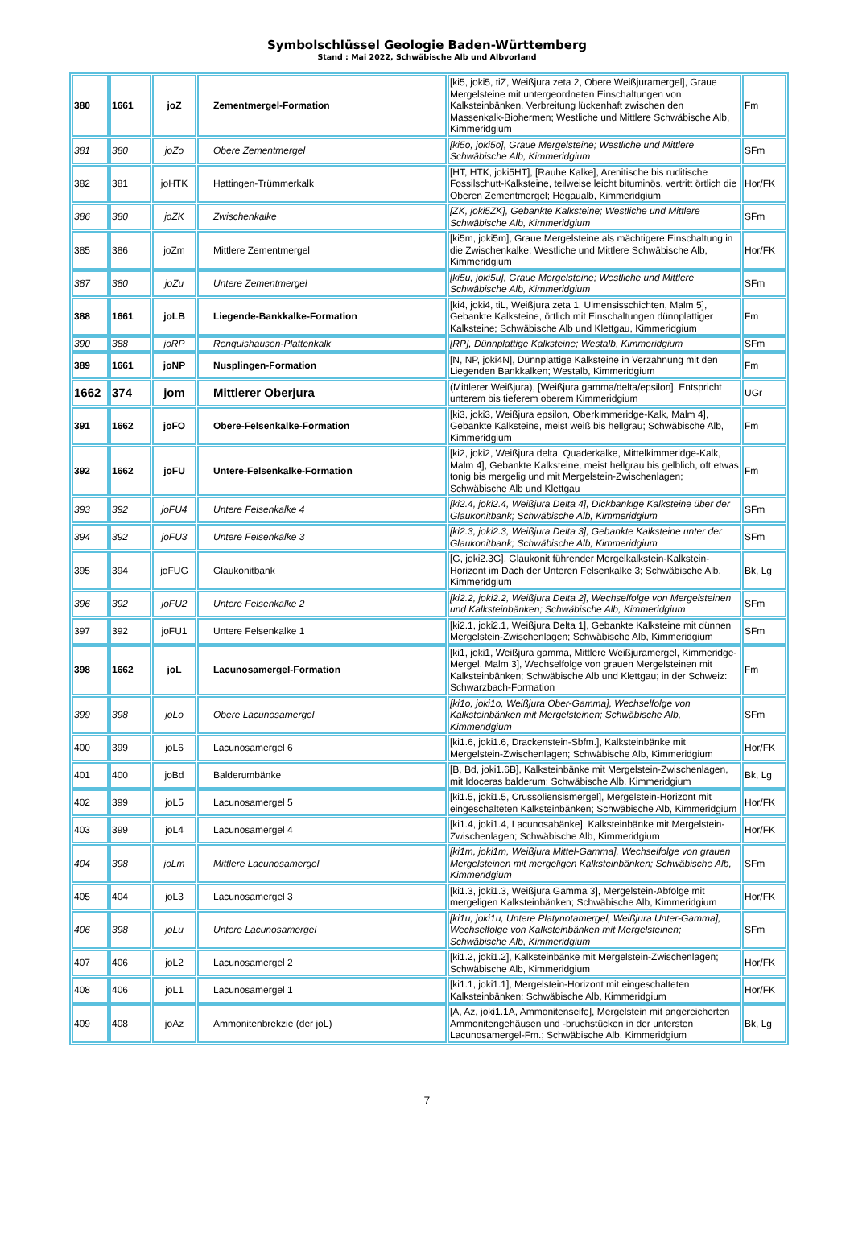Symbolschlüssel Geologie Baden-Württemberg
Stand : Mai 2022, Schwäbische Alb und Albvorland
| 380 | 1661 | joZ | Zementmergel-Formation | [ki5, joki5, tiZ, Weißjura zeta 2, Obere Weißjuramergel], Graue Mergelsteine mit untergeordneten Einschaltungen von Kalksteinbänken, Verbreitung lückenhaft zwischen den Massenkalk-Biohermen; Westliche und Mittlere Schwäbische Alb, Kimmeridgium | Fm |
| 381 | 380 | joZo | Obere Zementmergel | [ki5o, joki5o], Graue Mergelsteine; Westliche und Mittlere Schwäbische Alb, Kimmeridgium | SFm |
| 382 | 381 | joHTK | Hattingen-Trümmerkalk | [HT, HTK, joki5HT], [Rauhe Kalke], Arenitische bis ruditische Fossilschutt-Kalksteine, teilweise leicht bituminös, vertritt örtlich die Oberen Zementmergel; Hegaualb, Kimmeridgium | Hor/FK |
| 386 | 380 | joZK | Zwischenkalke | [ZK, joki5ZK], Gebankte Kalksteine; Westliche und Mittlere Schwäbische Alb, Kimmeridgium | SFm |
| 385 | 386 | joZm | Mittlere Zementmergel | [ki5m, joki5m], Graue Mergelsteine als mächtigere Einschaltung in die Zwischenkalke; Westliche und Mittlere Schwäbische Alb, Kimmeridgium | Hor/FK |
| 387 | 380 | joZu | Untere Zementmergel | [ki5u, joki5u], Graue Mergelsteine; Westliche und Mittlere Schwäbische Alb, Kimmeridgium | SFm |
| 388 | 1661 | joLB | Liegende-Bankkalke-Formation | [ki4, joki4, tiL, Weißjura zeta 1, Ulmensisschichten, Malm 5], Gebankte Kalksteine, örtlich mit Einschaltungen dünnplattiger Kalksteine; Schwäbische Alb und Klettgau, Kimmeridgium | Fm |
| 390 | 388 | joRP | Renquishausen-Plattenkalk | [RP], Dünnplattige Kalksteine; Westalb, Kimmeridgium | SFm |
| 389 | 1661 | joNP | Nusplingen-Formation | [N, NP, joki4N], Dünnplattige Kalksteine in Verzahnung mit den Liegenden Bankkalken; Westalb, Kimmeridgium | Fm |
| 1662 | 374 | jom | Mittlerer Oberjura | (Mittlerer Weißjura), [Weißjura gamma/delta/epsilon], Entspricht unterem bis tieferem oberem Kimmeridgium | UGr |
| 391 | 1662 | joFO | Obere-Felsenkalke-Formation | [ki3, joki3, Weißjura epsilon, Oberkimmeridge-Kalk, Malm 4], Gebankte Kalksteine, meist weiß bis hellgrau; Schwäbische Alb, Kimmeridgium | Fm |
| 392 | 1662 | joFU | Untere-Felsenkalke-Formation | [ki2, joki2, Weißjura delta, Quaderkalke, Mittelkimmeridge-Kalk, Malm 4], Gebankte Kalksteine, meist hellgrau bis gelblich, oft etwas tonig bis mergelig und mit Mergelstein-Zwischenlagen; Schwäbische Alb und Klettgau | Fm |
| 393 | 392 | joFU4 | Untere Felsenkalke 4 | [ki2.4, joki2.4, Weißjura Delta 4], Dickbankige Kalksteine über der Glaukonitbank; Schwäbische Alb, Kimmeridgium | SFm |
| 394 | 392 | joFU3 | Untere Felsenkalke 3 | [ki2.3, joki2.3, Weißjura Delta 3], Gebankte Kalksteine unter der Glaukonitbank; Schwäbische Alb, Kimmeridgium | SFm |
| 395 | 394 | joFUG | Glaukonitbank | [G, joki2.3G], Glaukonit führender Mergelkalkstein-Kalkstein-Horizont im Dach der Unteren Felsenkalke 3; Schwäbische Alb, Kimmeridgium | Bk, Lg |
| 396 | 392 | joFU2 | Untere Felsenkalke 2 | [ki2.2, joki2.2, Weißjura Delta 2], Wechselfolge von Mergelsteinen und Kalksteinbänken; Schwäbische Alb, Kimmeridgium | SFm |
| 397 | 392 | joFU1 | Untere Felsenkalke 1 | [ki2.1, joki2.1, Weißjura Delta 1], Gebankte Kalksteine mit dünnen Mergelstein-Zwischenlagen; Schwäbische Alb, Kimmeridgium | SFm |
| 398 | 1662 | joL | Lacunosamergel-Formation | [ki1, joki1, Weißjura gamma, Mittlere Weißjuramergel, Kimmeridge-Mergel, Malm 3], Wechselfolge von grauen Mergelsteinen mit Kalksteinbänken; Schwäbische Alb und Klettgau; in der Schweiz: Schwarzbach-Formation | Fm |
| 399 | 398 | joLo | Obere Lacunosamergel | [ki1o, joki1o, Weißjura Ober-Gamma], Wechselfolge von Kalksteinbänken mit Mergelsteinen; Schwäbische Alb, Kimmeridgium | SFm |
| 400 | 399 | joL6 | Lacunosamergel 6 | [ki1.6, joki1.6, Drackenstein-Sbfm.], Kalksteinbänke mit Mergelstein-Zwischenlagen; Schwäbische Alb, Kimmeridgium | Hor/FK |
| 401 | 400 | joBd | Balderumbänke | [B, Bd, joki1.6B], Kalksteinbänke mit Mergelstein-Zwischenlagen, mit Idoceras balderum; Schwäbische Alb, Kimmeridgium | Bk, Lg |
| 402 | 399 | joL5 | Lacunosamergel 5 | [ki1.5, joki1.5, Crussoliensismergel], Mergelstein-Horizont mit eingeschalteten Kalksteinbänken; Schwäbische Alb, Kimmeridgium | Hor/FK |
| 403 | 399 | joL4 | Lacunosamergel 4 | [ki1.4, joki1.4, Lacunosabänke], Kalksteinbänke mit Mergelstein-Zwischenlagen; Schwäbische Alb, Kimmeridgium | Hor/FK |
| 404 | 398 | joLm | Mittlere Lacunosamergel | [ki1m, joki1m, Weißjura Mittel-Gamma], Wechselfolge von grauen Mergelsteinen mit mergeligen Kalksteinbänken; Schwäbische Alb, Kimmeridgium | SFm |
| 405 | 404 | joL3 | Lacunosamergel 3 | [ki1.3, joki1.3, Weißjura Gamma 3], Mergelstein-Abfolge mit mergeligen Kalksteinbänken; Schwäbische Alb, Kimmeridgium | Hor/FK |
| 406 | 398 | joLu | Untere Lacunosamergel | [ki1u, joki1u, Untere Platynotamergel, Weißjura Unter-Gamma], Wechselfolge von Kalksteinbänken mit Mergelsteinen; Schwäbische Alb, Kimmeridgium | SFm |
| 407 | 406 | joL2 | Lacunosamergel 2 | [ki1.2, joki1.2], Kalksteinbänke mit Mergelstein-Zwischenlagen; Schwäbische Alb, Kimmeridgium | Hor/FK |
| 408 | 406 | joL1 | Lacunosamergel 1 | [ki1.1, joki1.1], Mergelstein-Horizont mit eingeschalteten Kalksteinbänken; Schwäbische Alb, Kimmeridgium | Hor/FK |
| 409 | 408 | joAz | Ammonitenbrekzie (der joL) | [A, Az, joki1.1A, Ammonitenseife], Mergelstein mit angereicherten Ammonitengehäusen und -bruchstücken in der untersten Lacunosamergel-Fm.; Schwäbische Alb, Kimmeridgium | Bk, Lg |
7